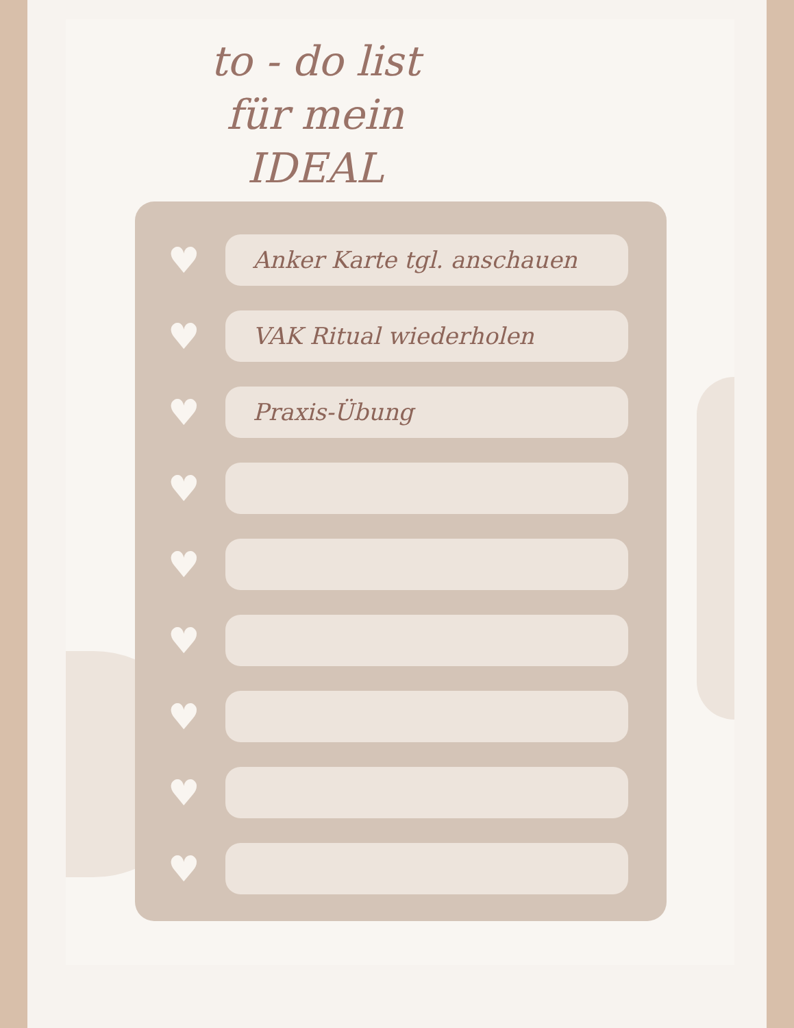to - do list
für mein
IDEAL
♥
Anker Karte tgl. anschauen
♥
VAK Ritual wiederholen
♥
Praxis-Übung
♥
♥
♥
♥
♥
♥